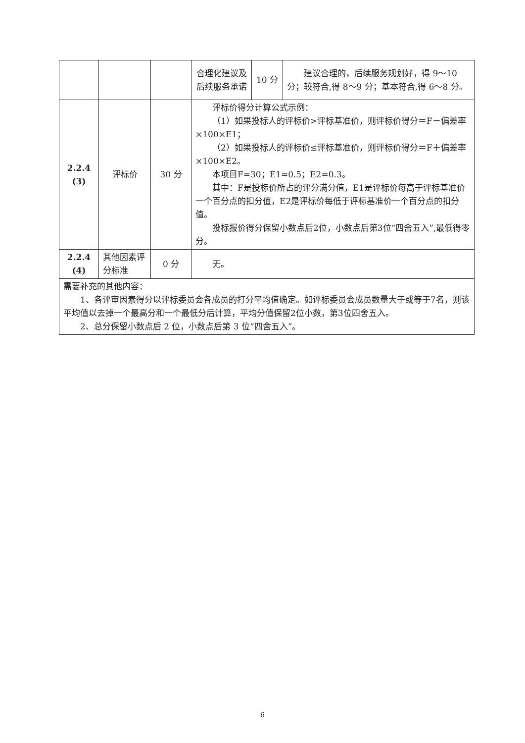| | | | 合理化建议及后续服务承诺 | 10 分 | 建议合理的，后续服务规划好，得 9～10 分；较符合,得 8～9 分；基本符合,得 6～8 分。 |
| 2.2.4 (3) | 评标价 | 30 分 | 评标价得分计算公式示例： （1）如果投标人的评标价>评标基准价，则评标价得分＝F－偏差率×100×E1； （2）如果投标人的评标价≤评标基准价，则评标价得分＝F＋偏差率×100×E2。 本项目F=30；E1=0.5；E2=0.3。 其中：F是投标价所占的评分满分值，E1是评标价每高于评标基准价一个百分点的扣分值，E2是评标价每低于评标基准价一个百分点的扣分值。 投标报价得分保留小数点后2位，小数点后第3位“四舍五入”,最低得零分。 | | |
| 2.2.4 (4) | 其他因素评分标准 | 0 分 | 无。 | | |
| 需要补充的其他内容： 1、各评审因素得分以评标委员会各成员的打分平均值确定。如评标委员会成员数量大于或等于7名，则该平均值以去掉一个最高分和一个最低分后计算，平均分值保留2位小数，第3位四舍五入。 2、总分保留小数点后 2 位，小数点后第 3 位“四舍五入”。 | | | | | |
6